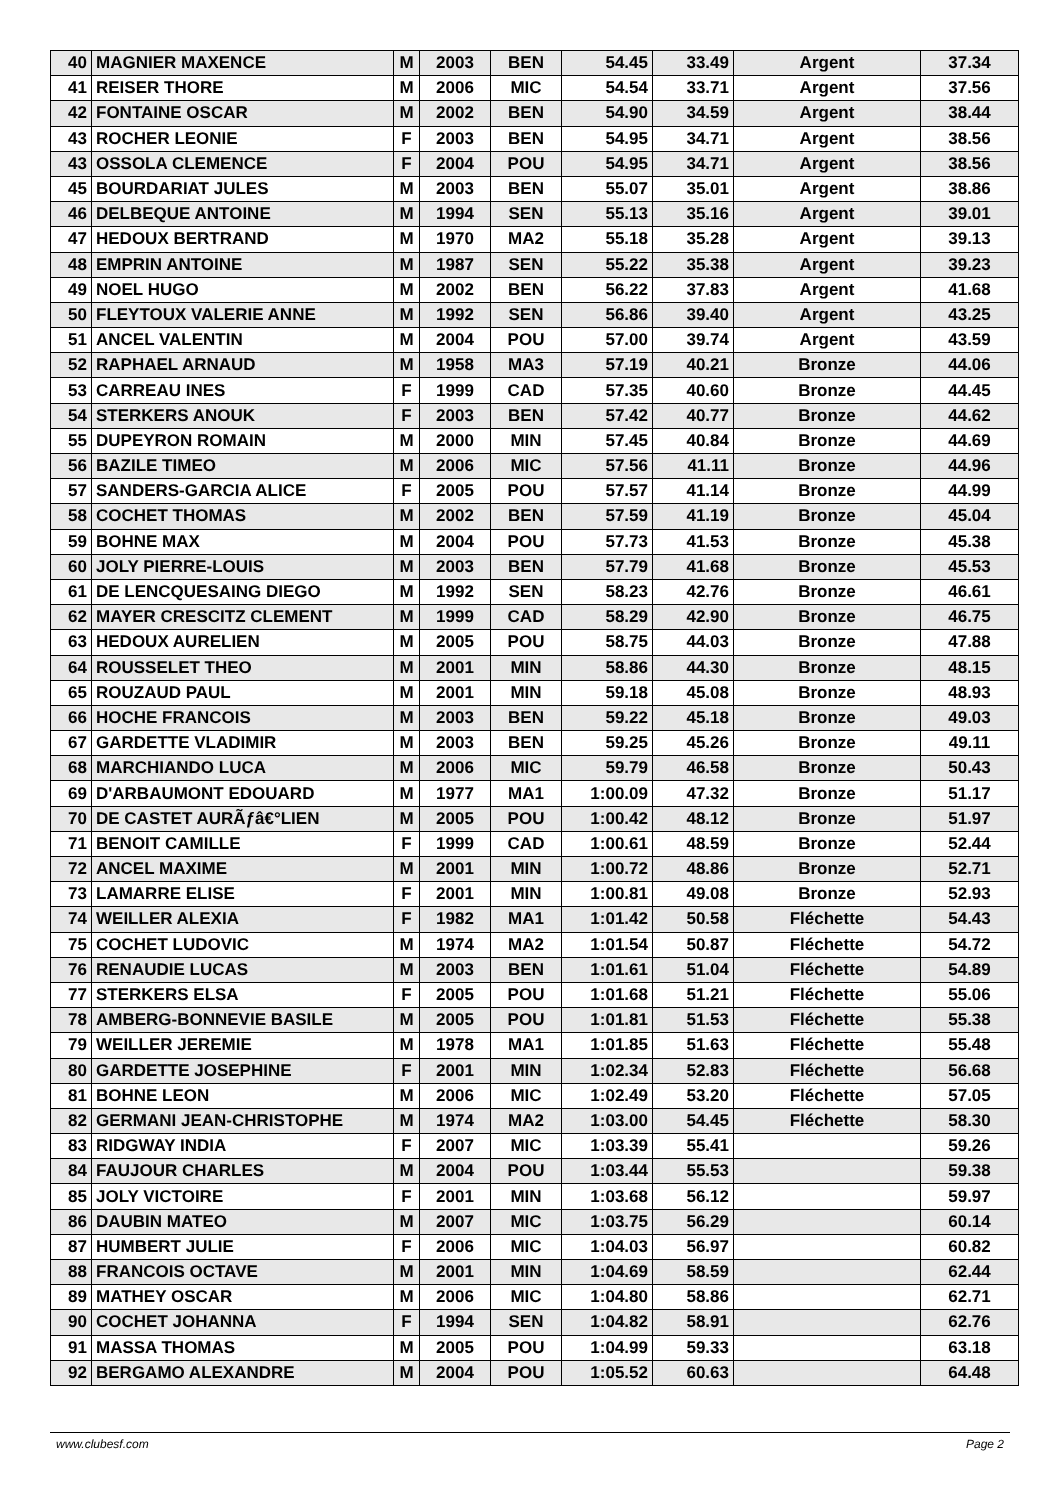| 40 | MAGNIER MAXENCE | M | 2003 | BEN | 54.45 | 33.49 | Argent | 37.34 |
| 41 | REISER THORE | M | 2006 | MIC | 54.54 | 33.71 | Argent | 37.56 |
| 42 | FONTAINE OSCAR | M | 2002 | BEN | 54.90 | 34.59 | Argent | 38.44 |
| 43 | ROCHER LEONIE | F | 2003 | BEN | 54.95 | 34.71 | Argent | 38.56 |
| 43 | OSSOLA CLEMENCE | F | 2004 | POU | 54.95 | 34.71 | Argent | 38.56 |
| 45 | BOURDARIAT JULES | M | 2003 | BEN | 55.07 | 35.01 | Argent | 38.86 |
| 46 | DELBEQUE ANTOINE | M | 1994 | SEN | 55.13 | 35.16 | Argent | 39.01 |
| 47 | HEDOUX BERTRAND | M | 1970 | MA2 | 55.18 | 35.28 | Argent | 39.13 |
| 48 | EMPRIN ANTOINE | M | 1987 | SEN | 55.22 | 35.38 | Argent | 39.23 |
| 49 | NOEL HUGO | M | 2002 | BEN | 56.22 | 37.83 | Argent | 41.68 |
| 50 | FLEYTOUX VALERIE ANNE | M | 1992 | SEN | 56.86 | 39.40 | Argent | 43.25 |
| 51 | ANCEL VALENTIN | M | 2004 | POU | 57.00 | 39.74 | Argent | 43.59 |
| 52 | RAPHAEL ARNAUD | M | 1958 | MA3 | 57.19 | 40.21 | Bronze | 44.06 |
| 53 | CARREAU INES | F | 1999 | CAD | 57.35 | 40.60 | Bronze | 44.45 |
| 54 | STERKERS ANOUK | F | 2003 | BEN | 57.42 | 40.77 | Bronze | 44.62 |
| 55 | DUPEYRON ROMAIN | M | 2000 | MIN | 57.45 | 40.84 | Bronze | 44.69 |
| 56 | BAZILE TIMEO | M | 2006 | MIC | 57.56 | 41.11 | Bronze | 44.96 |
| 57 | SANDERS-GARCIA ALICE | F | 2005 | POU | 57.57 | 41.14 | Bronze | 44.99 |
| 58 | COCHET THOMAS | M | 2002 | BEN | 57.59 | 41.19 | Bronze | 45.04 |
| 59 | BOHNE MAX | M | 2004 | POU | 57.73 | 41.53 | Bronze | 45.38 |
| 60 | JOLY PIERRE-LOUIS | M | 2003 | BEN | 57.79 | 41.68 | Bronze | 45.53 |
| 61 | DE LENCQUESAING DIEGO | M | 1992 | SEN | 58.23 | 42.76 | Bronze | 46.61 |
| 62 | MAYER CRESCITZ CLEMENT | M | 1999 | CAD | 58.29 | 42.90 | Bronze | 46.75 |
| 63 | HEDOUX AURELIEN | M | 2005 | POU | 58.75 | 44.03 | Bronze | 47.88 |
| 64 | ROUSSELET THEO | M | 2001 | MIN | 58.86 | 44.30 | Bronze | 48.15 |
| 65 | ROUZAUD PAUL | M | 2001 | MIN | 59.18 | 45.08 | Bronze | 48.93 |
| 66 | HOCHE FRANCOIS | M | 2003 | BEN | 59.22 | 45.18 | Bronze | 49.03 |
| 67 | GARDETTE VLADIMIR | M | 2003 | BEN | 59.25 | 45.26 | Bronze | 49.11 |
| 68 | MARCHIANDO LUCA | M | 2006 | MIC | 59.79 | 46.58 | Bronze | 50.43 |
| 69 | D'ARBAUMONT EDOUARD | M | 1977 | MA1 | 1:00.09 | 47.32 | Bronze | 51.17 |
| 70 | DE CASTET AURÃƒâ€°LIEN | M | 2005 | POU | 1:00.42 | 48.12 | Bronze | 51.97 |
| 71 | BENOIT CAMILLE | F | 1999 | CAD | 1:00.61 | 48.59 | Bronze | 52.44 |
| 72 | ANCEL MAXIME | M | 2001 | MIN | 1:00.72 | 48.86 | Bronze | 52.71 |
| 73 | LAMARRE ELISE | F | 2001 | MIN | 1:00.81 | 49.08 | Bronze | 52.93 |
| 74 | WEILLER ALEXIA | F | 1982 | MA1 | 1:01.42 | 50.58 | Fléchette | 54.43 |
| 75 | COCHET LUDOVIC | M | 1974 | MA2 | 1:01.54 | 50.87 | Fléchette | 54.72 |
| 76 | RENAUDIE LUCAS | M | 2003 | BEN | 1:01.61 | 51.04 | Fléchette | 54.89 |
| 77 | STERKERS ELSA | F | 2005 | POU | 1:01.68 | 51.21 | Fléchette | 55.06 |
| 78 | AMBERG-BONNEVIE BASILE | M | 2005 | POU | 1:01.81 | 51.53 | Fléchette | 55.38 |
| 79 | WEILLER JEREMIE | M | 1978 | MA1 | 1:01.85 | 51.63 | Fléchette | 55.48 |
| 80 | GARDETTE JOSEPHINE | F | 2001 | MIN | 1:02.34 | 52.83 | Fléchette | 56.68 |
| 81 | BOHNE LEON | M | 2006 | MIC | 1:02.49 | 53.20 | Fléchette | 57.05 |
| 82 | GERMANI JEAN-CHRISTOPHE | M | 1974 | MA2 | 1:03.00 | 54.45 | Fléchette | 58.30 |
| 83 | RIDGWAY INDIA | F | 2007 | MIC | 1:03.39 | 55.41 | | 59.26 |
| 84 | FAUJOUR CHARLES | M | 2004 | POU | 1:03.44 | 55.53 | | 59.38 |
| 85 | JOLY VICTOIRE | F | 2001 | MIN | 1:03.68 | 56.12 | | 59.97 |
| 86 | DAUBIN MATEO | M | 2007 | MIC | 1:03.75 | 56.29 | | 60.14 |
| 87 | HUMBERT JULIE | F | 2006 | MIC | 1:04.03 | 56.97 | | 60.82 |
| 88 | FRANCOIS OCTAVE | M | 2001 | MIN | 1:04.69 | 58.59 | | 62.44 |
| 89 | MATHEY OSCAR | M | 2006 | MIC | 1:04.80 | 58.86 | | 62.71 |
| 90 | COCHET JOHANNA | F | 1994 | SEN | 1:04.82 | 58.91 | | 62.76 |
| 91 | MASSA THOMAS | M | 2005 | POU | 1:04.99 | 59.33 | | 63.18 |
| 92 | BERGAMO ALEXANDRE | M | 2004 | POU | 1:05.52 | 60.63 | | 64.48 |
www.clubesf.com Page 2